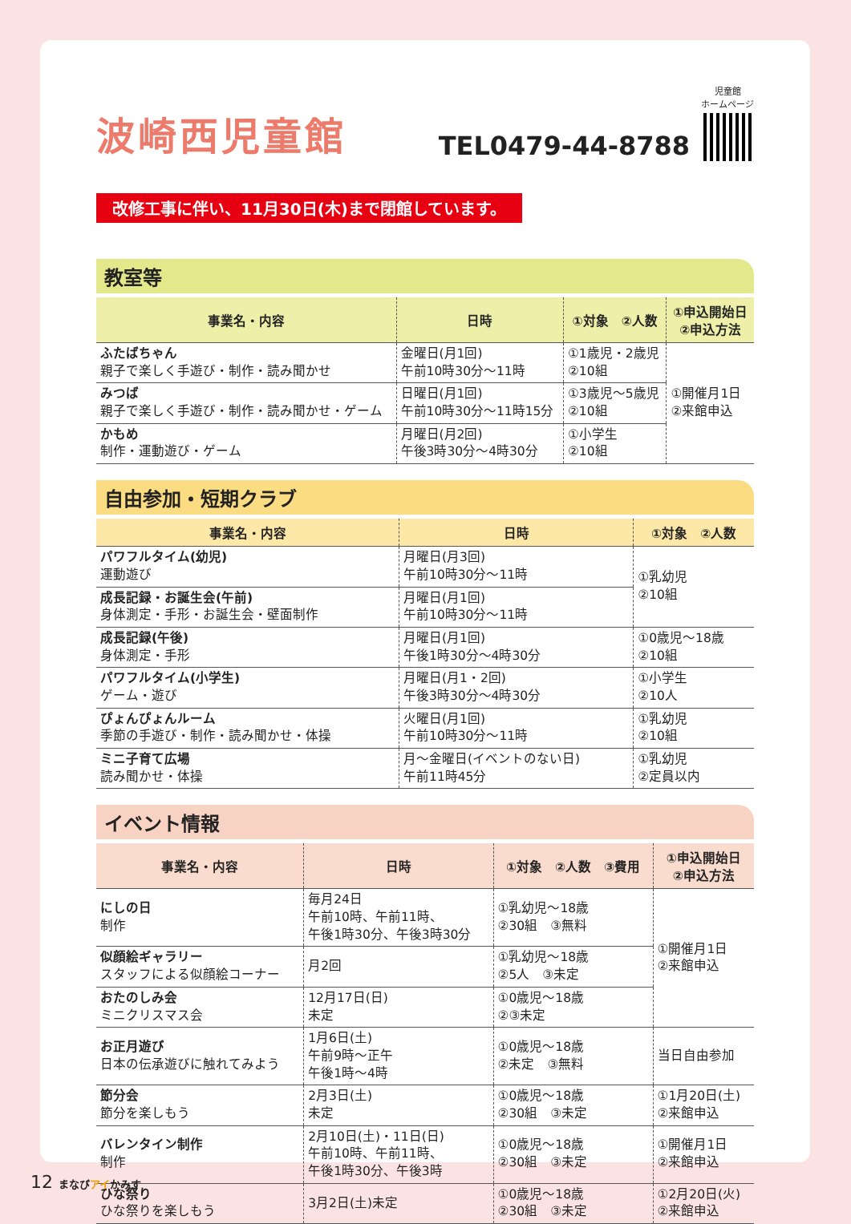波崎西児童館
TEL0479-44-8788
児童館
ホームページ
改修工事に伴い、11月30日(木)まで閉館しています。
教室等
| 事業名・内容 | 日時 | ①対象 ②人数 | ①申込開始日 ②申込方法 |
| --- | --- | --- | --- |
| ふたばちゃん 親子で楽しく手遊び・制作・読み聞かせ | 金曜日(月1回) 午前10時30分～11時 | ①1歳児・2歳児 ②10組 | ①開催月1日 ②来館申込 |
| みつば 親子で楽しく手遊び・制作・読み聞かせ・ゲーム | 日曜日(月1回) 午前10時30分～11時15分 | ①3歳児～5歳児 ②10組 | |
| かもめ 制作・運動遊び・ゲーム | 月曜日(月2回) 午後3時30分～4時30分 | ①小学生 ②10組 | |
自由参加・短期クラブ
| 事業名・内容 | 日時 | ①対象 ②人数 |
| --- | --- | --- |
| パワフルタイム(幼児) 運動遊び | 月曜日(月3回) 午前10時30分～11時 | ①乳幼児 ②10組 |
| 成長記録・お誕生会(午前) 身体測定・手形・お誕生会・壁面制作 | 月曜日(月1回) 午前10時30分～11時 | |
| 成長記録(午後) 身体測定・手形 | 月曜日(月1回) 午後1時30分～4時30分 | ①0歳児～18歳 ②10組 |
| パワフルタイム(小学生) ゲーム・遊び | 月曜日(月1・2回) 午後3時30分～4時30分 | ①小学生 ②10人 |
| ぴょんぴょんルーム 季節の手遊び・制作・読み聞かせ・体操 | 火曜日(月1回) 午前10時30分～11時 | ①乳幼児 ②10組 |
| ミニ子育て広場 読み聞かせ・体操 | 月～金曜日(イベントのない日) 午前11時45分 | ①乳幼児 ②定員以内 |
イベント情報
| 事業名・内容 | 日時 | ①対象 ②人数 ③費用 | ①申込開始日 ②申込方法 |
| --- | --- | --- | --- |
| にしの日 制作 | 毎月24日 午前10時、午前11時、 午後1時30分、午後3時30分 | ①乳幼児～18歳 ②30組 ③無料 | ①開催月1日 ②来館申込 |
| 似顔絵ギャラリー スタッフによる似顔絵コーナー | 月2回 | ①乳幼児～18歳 ②5人 ③未定 | |
| おたのしみ会 ミニクリスマス会 | 12月17日(日) 未定 | ①0歳児～18歳 ②③未定 | |
| お正月遊び 日本の伝承遊びに触れてみよう | 1月6日(土) 午前9時～正午 午後1時～4時 | ①0歳児～18歳 ②未定 ③無料 | 当日自由参加 |
| 節分会 節分を楽しもう | 2月3日(土) 未定 | ①0歳児～18歳 ②30組 ③未定 | ①1月20日(土) ②来館申込 |
| バレンタイン制作 制作 | 2月10日(土)・11日(日) 午前10時、午前11時、 午後1時30分、午後3時 | ①0歳児～18歳 ②30組 ③未定 | ①開催月1日 ②来館申込 |
| ひな祭り ひな祭りを楽しもう | 3月2日(土)未定 | ①0歳児～18歳 ②30組 ③未定 | ①2月20日(火) ②来館申込 |
12 まなびアイかみす